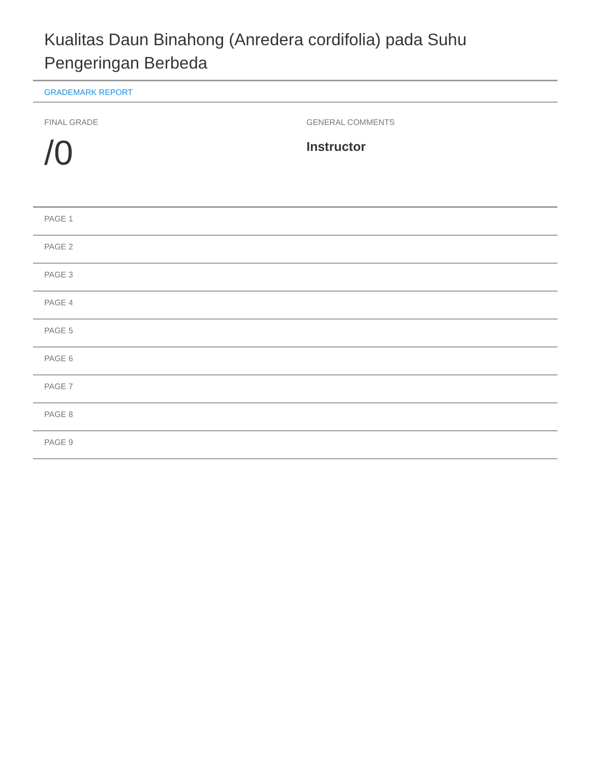Kualitas Daun Binahong (Anredera cordifolia) pada Suhu Pengeringan Berbeda
GRADEMARK REPORT
FINAL GRADE
/0
GENERAL COMMENTS
Instructor
PAGE 1
PAGE 2
PAGE 3
PAGE 4
PAGE 5
PAGE 6
PAGE 7
PAGE 8
PAGE 9